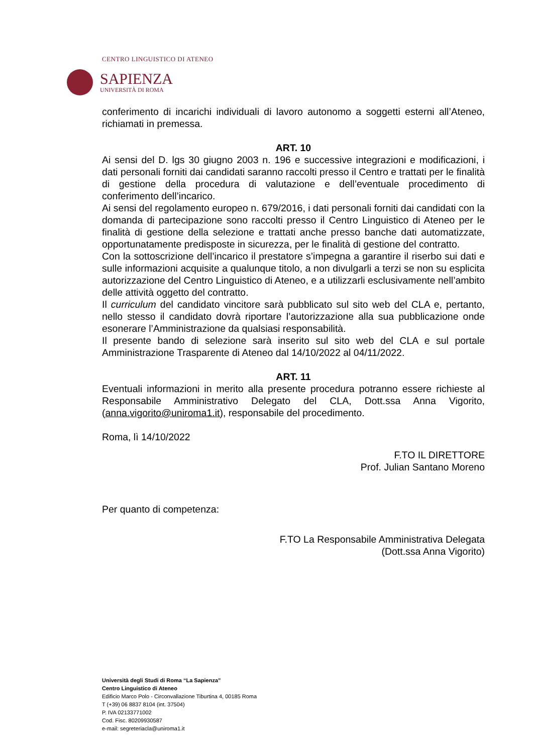CENTRO LINGUISTICO DI ATENEO
SAPIENZA
UNIVERSITÀ DI ROMA
conferimento di incarichi individuali di lavoro autonomo a soggetti esterni all’Ateneo, richiamati in premessa.
ART. 10
Ai sensi del D. lgs 30 giugno 2003 n. 196 e successive integrazioni e modificazioni, i dati personali forniti dai candidati saranno raccolti presso il Centro e trattati per le finalità di gestione della procedura di valutazione e dell’eventuale procedimento di conferimento dell’incarico.
Ai sensi del regolamento europeo n. 679/2016, i dati personali forniti dai candidati con la domanda di partecipazione sono raccolti presso il Centro Linguistico di Ateneo per le finalità di gestione della selezione e trattati anche presso banche dati automatizzate, opportunatamente predisposte in sicurezza, per le finalità di gestione del contratto.
Con la sottoscrizione dell’incarico il prestatore s’impegna a garantire il riserbo sui dati e sulle informazioni acquisite a qualunque titolo, a non divulgarli a terzi se non su esplicita autorizzazione del Centro Linguistico di Ateneo, e a utilizzarli esclusivamente nell’ambito delle attività oggetto del contratto.
Il curriculum del candidato vincitore sarà pubblicato sul sito web del CLA e, pertanto, nello stesso il candidato dovrà riportare l’autorizzazione alla sua pubblicazione onde esonerare l’Amministrazione da qualsiasi responsabilità.
Il presente bando di selezione sarà inserito sul sito web del CLA e sul portale Amministrazione Trasparente di Ateneo dal 14/10/2022 al 04/11/2022.
ART. 11
Eventuali informazioni in merito alla presente procedura potranno essere richieste al Responsabile Amministrativo Delegato del CLA, Dott.ssa Anna Vigorito, (anna.vigorito@uniroma1.it), responsabile del procedimento.
Roma, lì 14/10/2022
F.TO IL DIRETTORE
Prof. Julian Santano Moreno
Per quanto di competenza:
F.TO La Responsabile Amministrativa Delegata
(Dott.ssa Anna Vigorito)
Università degli Studi di Roma “La Sapienza”
Centro Linguistico di Ateneo
Edificio Marco Polo - Circonvallazione Tiburtina 4, 00185 Roma
T (+39) 06 8837 8104 (int. 37504)
P. IVA 02133771002
Cod. Fisc. 80209930587
e-mail: segreteriacla@uniroma1.it